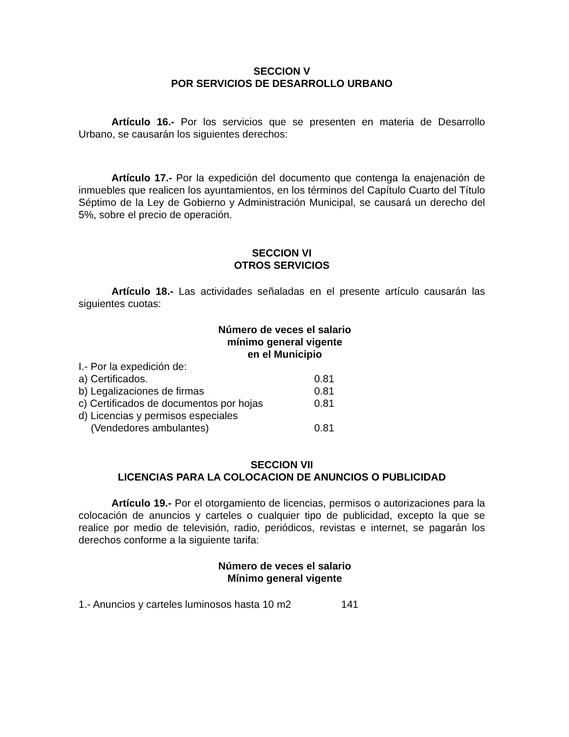SECCION V
POR SERVICIOS DE DESARROLLO URBANO
Artículo 16.- Por los servicios que se presenten en materia de Desarrollo Urbano, se causarán los siguientes derechos:
Artículo 17.- Por la expedición del documento que contenga la enajenación de inmuebles que realicen los ayuntamientos, en los términos del Capítulo Cuarto del Título Séptimo de la Ley de Gobierno y Administración Municipal, se causará un derecho del 5%, sobre el precio de operación.
SECCION VI
OTROS SERVICIOS
Artículo 18.- Las actividades señaladas en el presente artículo causarán las siguientes cuotas:
Número de veces el salario
mínimo general vigente
en el Municipio
| I.- Por la expedición de: | |
| a) Certificados. | 0.81 |
| b) Legalizaciones de firmas | 0.81 |
| c) Certificados de documentos por hojas | 0.81 |
| d) Licencias y permisos especiales | |
| (Vendedores ambulantes) | 0.81 |
SECCION VII
LICENCIAS PARA LA COLOCACION DE ANUNCIOS O PUBLICIDAD
Artículo 19.- Por el otorgamiento de licencias, permisos o autorizaciones para la colocación de anuncios y carteles o cualquier tipo de publicidad, excepto la que se realice por medio de televisión, radio, periódicos, revistas e internet, se pagarán los derechos conforme a la siguiente tarifa:
Número de veces el salario
Mínimo general vigente
| 1.- Anuncios y carteles luminosos hasta 10 m2 | 141 |